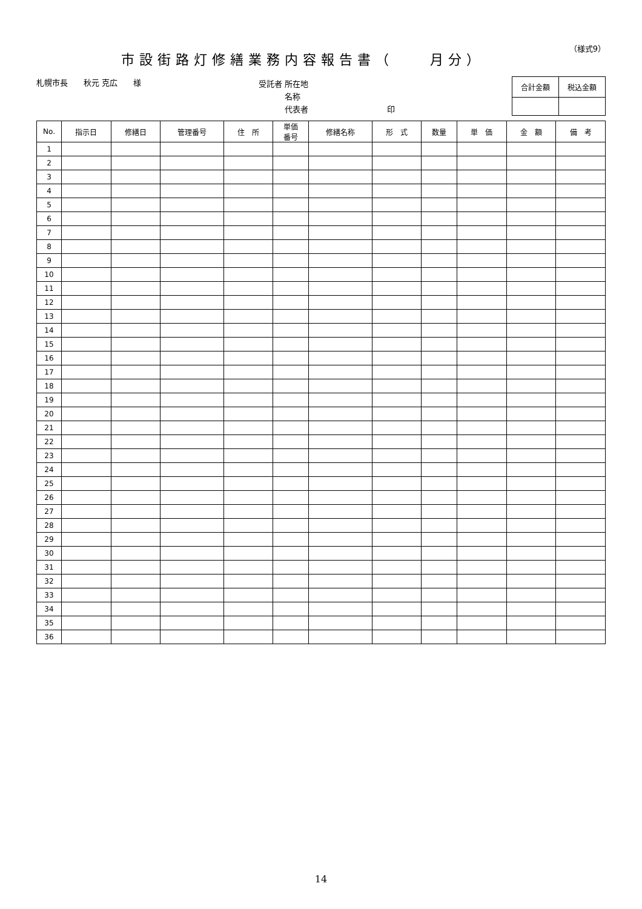（様式9）
市設街路灯修繕業務内容報告書（　　月分）
札幌市長　　秋元 克広　　様 受託者 所在地
　　　 名称
　　　 代表者　　　　　　　　　　印
| 合計金額 | 税込金額 |
| No. | 指示日 | 修繕日 | 管理番号 | 住 所 | 単価 番号 | 修繕名称 | 形 式 | 数量 | 単 価 | 金 額 | 備 考 |
| --- | --- | --- | --- | --- | --- | --- | --- | --- | --- | --- | --- |
| 1 | | | | | | | | | | | |
| 2 | | | | | | | | | | | |
| 3 | | | | | | | | | | | |
| 4 | | | | | | | | | | | |
| 5 | | | | | | | | | | | |
| 6 | | | | | | | | | | | |
| 7 | | | | | | | | | | | |
| 8 | | | | | | | | | | | |
| 9 | | | | | | | | | | | |
| 10 | | | | | | | | | | | |
| 11 | | | | | | | | | | | |
| 12 | | | | | | | | | | | |
| 13 | | | | | | | | | | | |
| 14 | | | | | | | | | | | |
| 15 | | | | | | | | | | | |
| 16 | | | | | | | | | | | |
| 17 | | | | | | | | | | | |
| 18 | | | | | | | | | | | |
| 19 | | | | | | | | | | | |
| 20 | | | | | | | | | | | |
| 21 | | | | | | | | | | | |
| 22 | | | | | | | | | | | |
| 23 | | | | | | | | | | | |
| 24 | | | | | | | | | | | |
| 25 | | | | | | | | | | | |
| 26 | | | | | | | | | | | |
| 27 | | | | | | | | | | | |
| 28 | | | | | | | | | | | |
| 29 | | | | | | | | | | | |
| 30 | | | | | | | | | | | |
| 31 | | | | | | | | | | | |
| 32 | | | | | | | | | | | |
| 33 | | | | | | | | | | | |
| 34 | | | | | | | | | | | |
| 35 | | | | | | | | | | | |
| 36 | | | | | | | | | | | |
14